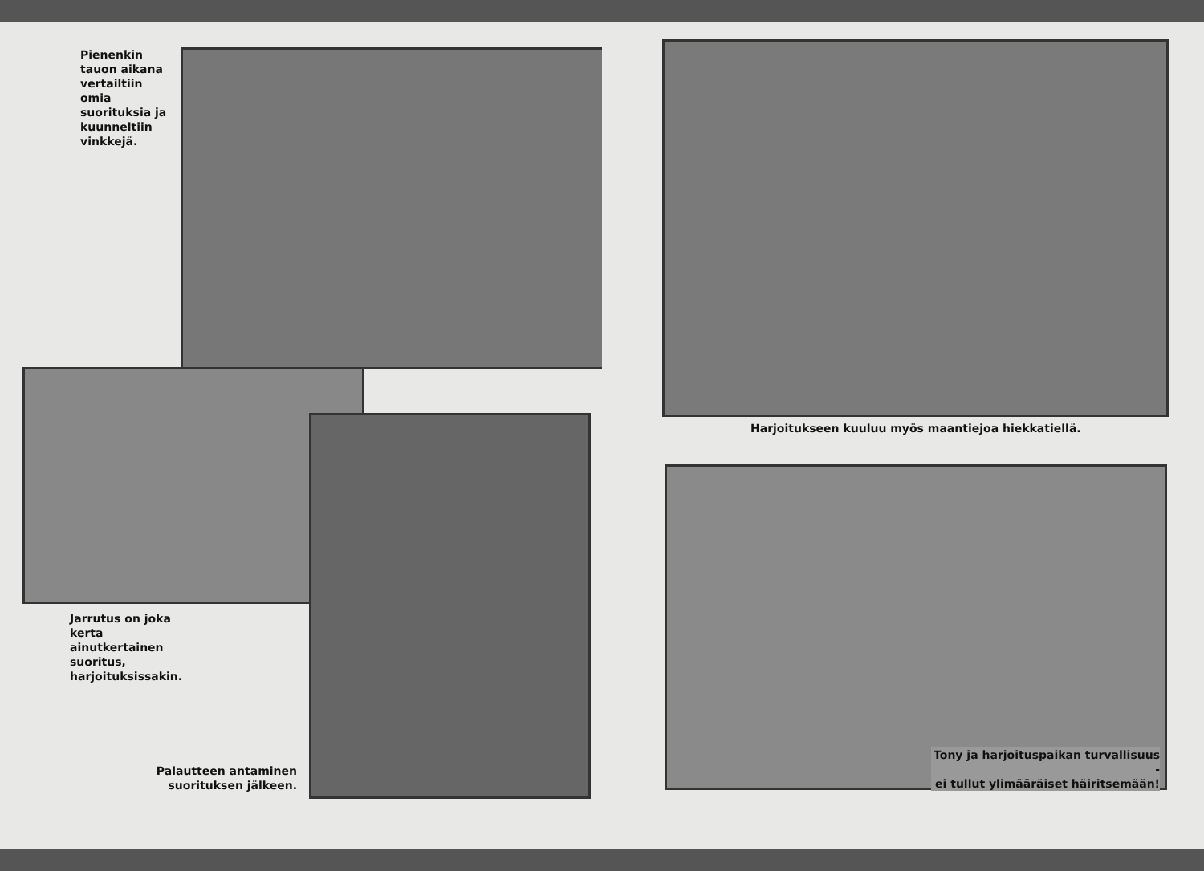Pienenkin
tauon aikana
vertailtiin
omia
suorituksia ja
kuunneltiin
vinkkejä.
Jarrutus on joka
kerta
ainutkertainen
suoritus,
harjoituksissakin.
Palautteen antaminen
suorituksen jälkeen.
Harjoitukseen kuuluu myös maantiejoa hiekkatiellä.
Tony ja harjoituspaikan turvallisuus -
ei tullut ylimääräiset häiritsemään!